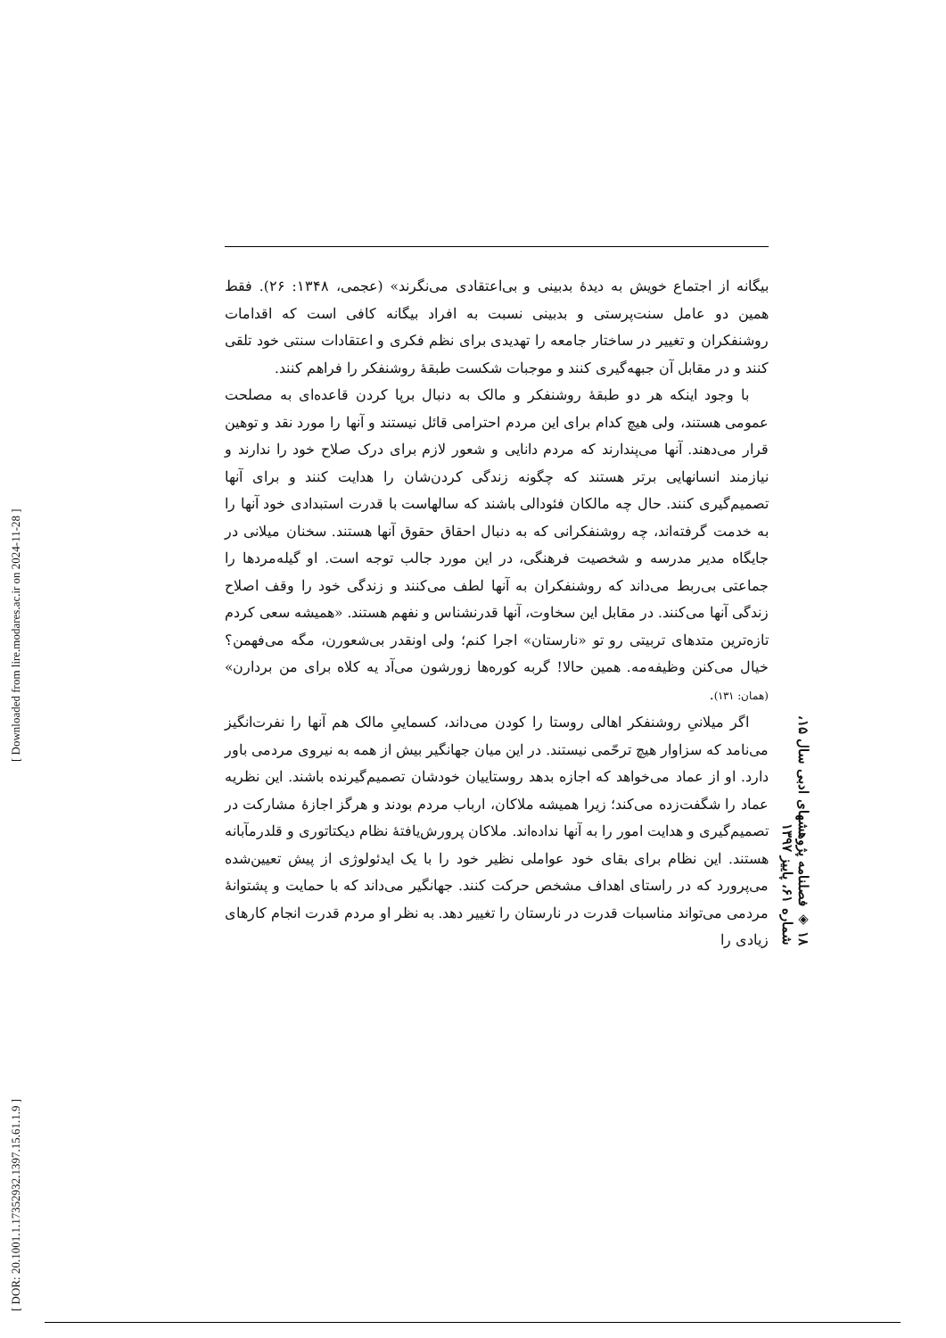بیگانه از اجتماع خویش به دیدهٔ بدبینی و بی‌اعتقادی می‌نگرند» (عجمی، ۱۳۴۸: ۲۶). فقط همین دو عامل سنت‌پرستی و بدبینی نسبت به افراد بیگانه کافی است که اقدامات روشنفکران و تغییر در ساختار جامعه را تهدیدی برای نظم فکری و اعتقادات سنتی خود تلقی کنند و در مقابل آن جبهه‌گیری کنند و موجبات شکست طبقهٔ روشنفکر را فراهم کنند.
با وجود اینکه هر دو طبقهٔ روشنفکر و مالک به دنبال برپا کردن قاعده‌ای به مصلحت عمومی هستند، ولی هیچ کدام برای این مردم احترامی قائل نیستند و آنها را مورد نقد و توهین قرار می‌دهند. آنها می‌پندارند که مردم دانایی و شعور لازم برای درک صلاح خود را ندارند و نیازمند انسانهایی برتر هستند که چگونه زندگی کردن‌شان را هدایت کنند و برای آنها تصمیم‌گیری کنند. حال چه مالکان فئودالی باشند که سالهاست با قدرت استبدادی خود آنها را به خدمت گرفته‌اند، چه روشنفکرانی که به دنبال احقاق حقوق آنها هستند. سخنان میلانی در جایگاه مدیر مدرسه و شخصیت فرهنگی، در این مورد جالب توجه است. او گیله‌مردها را جماعتی بی‌ربط می‌داند که روشنفکران به آنها لطف می‌کنند و زندگی خود را وقف اصلاح زندگی آنها می‌کنند. در مقابل این سخاوت، آنها قدرنشناس و نفهم هستند. «همیشه سعی کردم تازه‌ترین متدهای تربیتی رو تو «نارستان» اجرا کنم؛ ولی اونقدر بی‌شعورن، مگه می‌فهمن؟ خیال می‌کنن وظیفه‌مه. همین حالا! گربه کوره‌ها زورشون می‌آد یه کلاه برای من بردارن» (همان: ۱۳۱).
اگر میلانیِ روشنفکر اهالی روستا را کودن می‌داند، کسماییِ مالک هم آنها را نفرت‌انگیز می‌نامد که سزاوار هیچ ترحّمی نیستند. در این میان جهانگیر بیش از همه به نیروی مردمی باور دارد. او از عماد می‌خواهد که اجازه بدهد روستاییان خودشان تصمیم‌گیرنده باشند. این نظریه عماد را شگفت‌زده می‌کند؛ زیرا همیشه ملاکان، ارباب مردم بودند و هرگز اجازهٔ مشارکت در تصمیم‌گیری و هدایت امور را به آنها نداده‌اند. ملاکان پرورش‌یافتهٔ نظام دیکتاتوری و قلدرمآبانه هستند. این نظام برای بقای خود عواملی نظیر خود را با یک ایدئولوژی از پیش تعیین‌شده می‌پرورد که در راستای اهداف مشخص حرکت کنند. جهانگیر می‌داند که با حمایت و پشتوانهٔ مردمی می‌تواند مناسبات قدرت در نارستان را تغییر دهد. به نظر او مردم قدرت انجام کارهای زیادی را
۱۸ ◈ فصلنامه پژوهشهای ادبی سال ۱۵، شماره ۶۱، پاییز ۱۳۹۷
[ DOR: 20.1001.1.17352932.1397.15.61.1.9 ] [ Downloaded from lire.modares.ac.ir on 2024-11-28 ]